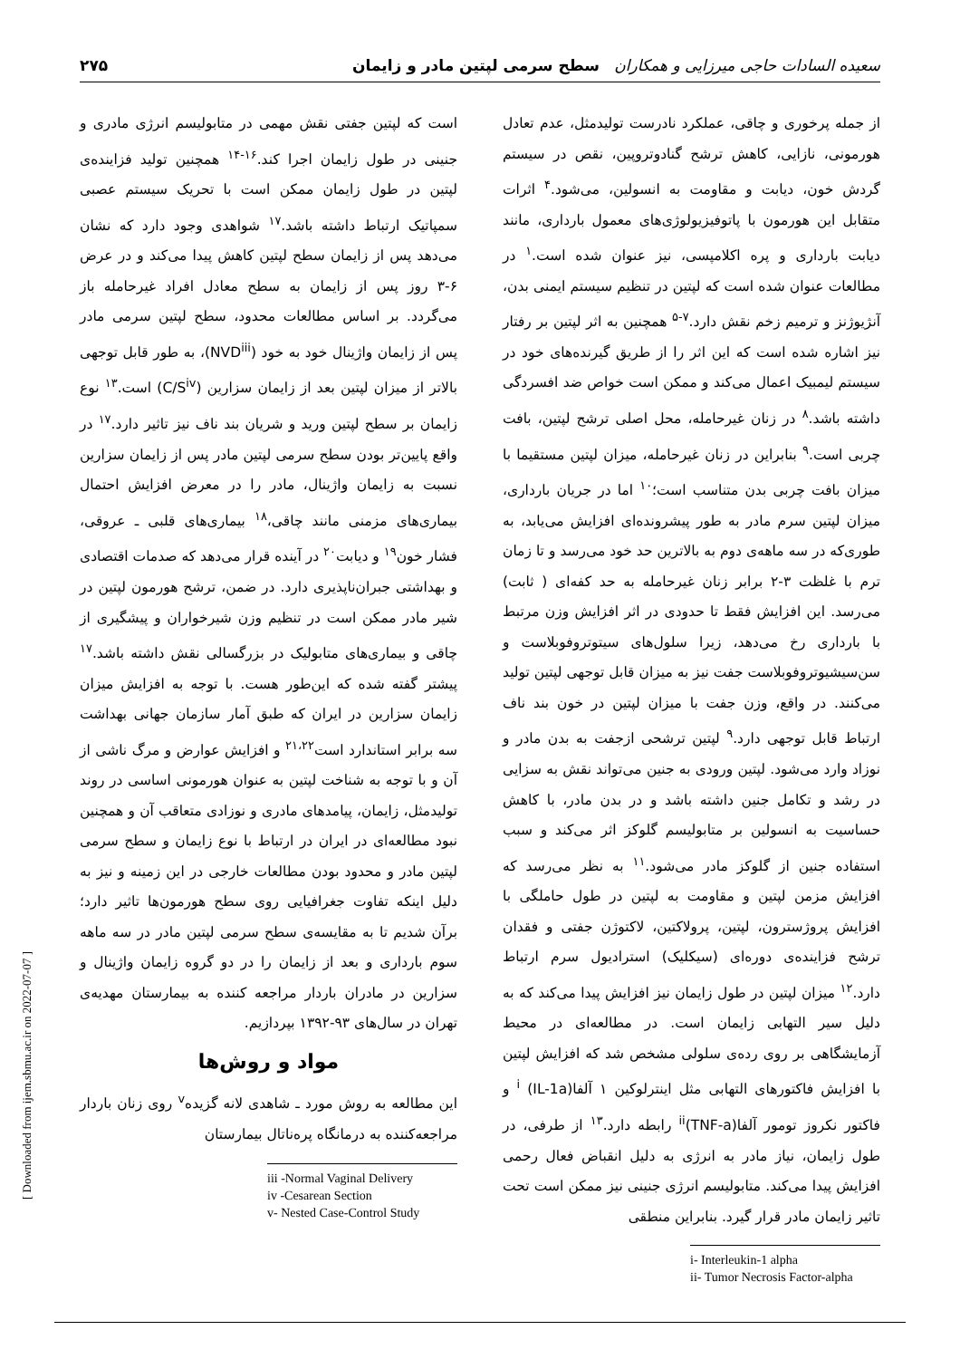سعیده السادات حاجی میرزایی و همکاران سطح سرمی لپتین مادر و زایمان ۲۷۵
از جمله پرخوری و چاقی، عملکرد نادرست تولیدمثل، عدم تعادل هورمونی، نازایی، کاهش ترشح گنادوتروپین، نقص در سیستم گردش خون، دیابت و مقاومت به انسولین، می‌شود.<sup>۴</sup> اثرات متقابل این هورمون با پاتوفیزیولوژی‌های معمول بارداری، مانند دیابت بارداری و پره اکلامپسی، نیز عنوان شده است.<sup>۱</sup> در مطالعات عنوان شده است که لپتین در تنظیم سیستم ایمنی بدن، آنژیوژنز و ترمیم زخم نقش دارد.<sup>۷-۵</sup> همچنین به اثر لپتین بر رفتار نیز اشاره شده است که این اثر را از طریق گیرنده‌های خود در سیستم لیمبیک اعمال می‌کند و ممکن است خواص ضد افسردگی داشته باشد.<sup>۸</sup> در زنان غیرحامله، محل اصلی ترشح لپتین، بافت چربی است.<sup>۹</sup> بنابراین در زنان غیرحامله، میزان لپتین مستقیما با میزان بافت چربی بدن متناسب است؛<sup>۱۰</sup> اما در جریان بارداری، میزان لپتین سرم مادر به طور پیشرونده‌ای افزایش می‌یابد، به طوری‌که در سه ماهه‌ی دوم به بالاترین حد خود می‌رسد و تا زمان ترم با غلظت ۳-۲ برابر زنان غیرحامله به حد کفه‌ای ( ثابت) می‌رسد. این افزایش فقط تا حدودی در اثر افزایش وزن مرتبط با بارداری رخ می‌دهد، زیرا سلول‌های سیتوتروفوبلاست و سن‌سیشیوتروفوبلاست جفت نیز به میزان قابل توجهی لپتین تولید می‌کنند. در واقع، وزن جفت با میزان لپتین در خون بند ناف ارتباط قابل توجهی دارد.<sup>۹</sup> لپتین ترشحی ازجفت به بدن مادر و نوزاد وارد می‌شود. لپتین ورودی به جنین می‌تواند نقش به سزایی در رشد و تکامل جنین داشته باشد و در بدن مادر، با کاهش حساسیت به انسولین بر متابولیسم گلوکز اثر می‌کند و سبب استفاده جنین از گلوکز مادر می‌شود.<sup>۱۱</sup> به نظر می‌رسد که افزایش مزمن لپتین و مقاومت به لپتین در طول حاملگی با افزایش پروژسترون، لپتین، پرولاکتین، لاکتوژن جفتی و فقدان ترشح فزاینده‌ی دوره‌ای (سیکلیک) استرادیول سرم ارتباط دارد.<sup>۱۲</sup> میزان لپتین در طول زایمان نیز افزایش پیدا می‌کند که به دلیل سیر التهابی زایمان است. در مطالعه‌ای در محیط آزمایشگاهی بر روی رده‌ی سلولی مشخص شد که افزایش لپتین با افزایش فاکتورهای التهابی مثل اینترلوکین ۱ آلفا<sup>i</sup> (IL-1a) و فاکتور نکروز تومور آلفا<sup>ii</sup>(TNF-a) رابطه دارد.<sup>۱۳</sup> از طرفی، در طول زایمان، نیاز مادر به انرژی به دلیل انقباض فعال رحمی افزایش پیدا می‌کند. متابولیسم انرژی جنینی نیز ممکن است تحت تاثیر زایمان مادر قرار گیرد. بنابراین منطقی
i- Interleukin-1 alpha
ii- Tumor Necrosis Factor-alpha
است که لپتین جفتی نقش مهمی در متابولیسم انرژی مادری و جنینی در طول زایمان اجرا کند.<sup>۱۶-۱۴</sup> همچنین تولید فزاینده‌ی لپتین در طول زایمان ممکن است با تحریک سیستم عصبی سمپاتیک ارتباط داشته باشد.<sup>۱۷</sup> شواهدی وجود دارد که نشان می‌دهد پس از زایمان سطح لپتین کاهش پیدا می‌کند و در عرض ۶-۳ روز پس از زایمان به سطح معادل افراد غیرحامله باز می‌گردد. بر اساس مطالعات محدود، سطح لپتین سرمی مادر پس از زایمان واژینال خود به خود (NVD<sup>iii</sup>)، به طور قابل توجهی بالاتر از میزان لپتین بعد از زایمان سزارین (C/S<sup>iv</sup>) است.<sup>۱۳</sup> نوع زایمان بر سطح لپتین ورید و شریان بند ناف نیز تاثیر دارد.<sup>۱۷</sup> در واقع پایین‌تر بودن سطح سرمی لپتین مادر پس از زایمان سزارین نسبت به زایمان واژینال، مادر را در معرض افزایش احتمال بیماری‌های مزمنی مانند چاقی،<sup>۱۸</sup> بیماری‌های قلبی ـ عروقی، فشار خون<sup>۱۹</sup> و دیابت<sup>۲۰</sup> در آینده قرار می‌دهد که صدمات اقتصادی و بهداشتی جبران‌ناپذیری دارد. در ضمن، ترشح هورمون لپتین در شیر مادر ممکن است در تنظیم وزن شیرخواران و پیشگیری از چاقی و بیماری‌های متابولیک در بزرگسالی نقش داشته باشد.<sup>۱۷</sup> پیشتر گفته شده که این‌طور هست. با توجه به افزایش میزان زایمان سزارین در ایران که طبق آمار سازمان جهانی بهداشت سه برابر استاندارد است<sup>۲۱،۲۲</sup> و افزایش عوارض و مرگ ناشی از آن و با توجه به شناخت لپتین به عنوان هورمونی اساسی در روند تولیدمثل، زایمان، پیامدهای مادری و نوزادی متعاقب آن و همچنین نبود مطالعه‌ای در ایران در ارتباط با نوع زایمان و سطح سرمی لپتین مادر و محدود بودن مطالعات خارجی در این زمینه و نیز به دلیل اینکه تفاوت جغرافیایی روی سطح هورمون‌ها تاثیر دارد؛ برآن شدیم تا به مقایسه‌ی سطح سرمی لپتین مادر در سه ماهه سوم بارداری و بعد از زایمان را در دو گروه زایمان واژینال و سزارین در مادران باردار مراجعه کننده به بیمارستان مهدیه‌ی تهران در سال‌های ۹۳-۱۳۹۲ بپردازیم.
مواد و روش‌ها
این مطالعه به روش مورد ـ شاهدی لانه گزیده<sup>v</sup> روی زنان باردار مراجعه‌کننده به درمانگاه پره‌ناتال بیمارستان
iii -Normal Vaginal Delivery
iv -Cesarean Section
v- Nested Case-Control Study
[ Downloaded from ijem.sbmu.ac.ir on 2022-07-07 ]